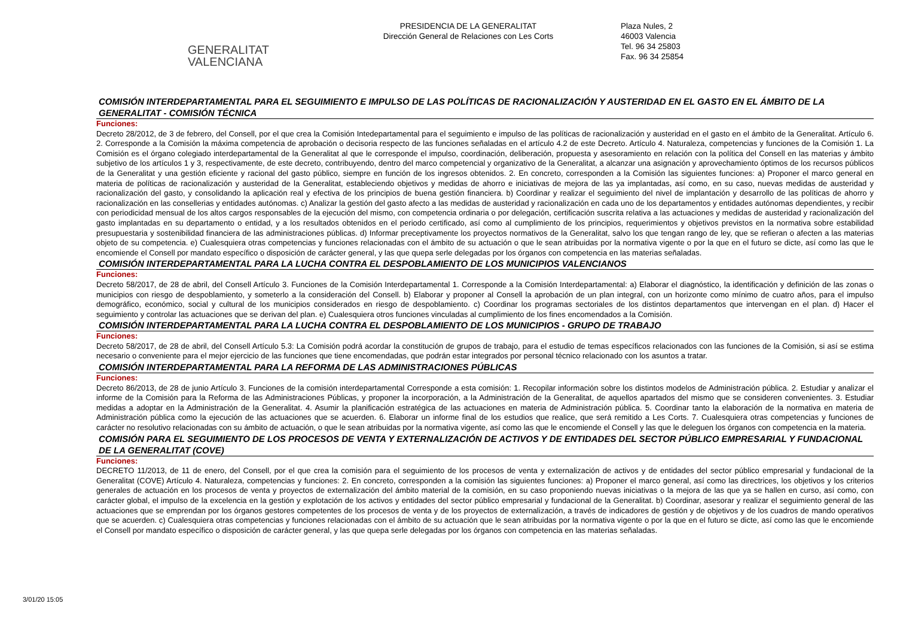GENERALITAT
VALENCIANA
PRESIDENCIA DE LA GENERALITAT
Dirección General de Relaciones con Les Corts
Plaza Nules, 2
46003 Valencia
Tel. 96 34 25803
Fax. 96 34 25854
COMISIÓN INTERDEPARTAMENTAL PARA EL SEGUIMIENTO E IMPULSO DE LAS POLÍTICAS DE RACIONALIZACIÓN Y AUSTERIDAD EN EL GASTO EN EL ÁMBITO DE LA GENERALITAT - COMISIÓN TÉCNICA
Funciones:
Decreto 28/2012, de 3 de febrero, del Consell, por el que crea la Comisión Intedepartamental para el seguimiento e impulso de las políticas de racionalización y austeridad en el gasto en el ámbito de la Generalitat. Artículo 6. 2. Corresponde a la Comisión la máxima competencia de aprobación o decisoria respecto de las funciones señaladas en el artículo 4.2 de este Decreto. Artículo 4. Naturaleza, competencias y funciones de la Comisión 1. La Comisión es el órgano colegiado interdepartamental de la Generalitat al que le corresponde el impulso, coordinación, deliberación, propuesta y asesoramiento en relación con la política del Consell en las materias y ámbito subjetivo de los artículos 1 y 3, respectivamente, de este decreto, contribuyendo, dentro del marco competencial y organizativo de la Generalitat, a alcanzar una asignación y aprovechamiento óptimos de los recursos públicos de la Generalitat y una gestión eficiente y racional del gasto público, siempre en función de los ingresos obtenidos. 2. En concreto, corresponden a la Comisión las siguientes funciones: a) Proponer el marco general en materia de políticas de racionalización y austeridad de la Generalitat, estableciendo objetivos y medidas de ahorro e iniciativas de mejora de las ya implantadas, así como, en su caso, nuevas medidas de austeridad y racionalización del gasto, y consolidando la aplicación real y efectiva de los principios de buena gestión financiera. b) Coordinar y realizar el seguimiento del nivel de implantación y desarrollo de las políticas de ahorro y racionalización en las consellerias y entidades autónomas. c) Analizar la gestión del gasto afecto a las medidas de austeridad y racionalización en cada uno de los departamentos y entidades autónomas dependientes, y recibir con periodicidad mensual de los altos cargos responsables de la ejecución del mismo, con competencia ordinaria o por delegación, certificación suscrita relativa a las actuaciones y medidas de austeridad y racionalización del gasto implantadas en su departamento o entidad, y a los resultados obtenidos en el periodo certificado, así como al cumplimiento de los principios, requerimientos y objetivos previstos en la normativa sobre estabilidad presupuestaria y sostenibilidad financiera de las administraciones públicas. d) Informar preceptivamente los proyectos normativos de la Generalitat, salvo los que tengan rango de ley, que se refieran o afecten a las materias objeto de su competencia. e) Cualesquiera otras competencias y funciones relacionadas con el ámbito de su actuación o que le sean atribuidas por la normativa vigente o por la que en el futuro se dicte, así como las que le encomiende el Consell por mandato específico o disposición de carácter general, y las que quepa serle delegadas por los órganos con competencia en las materias señaladas.
COMISIÓN INTERDEPARTAMENTAL PARA LA LUCHA CONTRA EL DESPOBLAMIENTO DE LOS MUNICIPIOS VALENCIANOS
Funciones:
Decreto 58/2017, de 28 de abril, del Consell Artículo 3. Funciones de la Comisión Interdepartamental 1. Corresponde a la Comisión Interdepartamental: a) Elaborar el diagnóstico, la identificación y definición de las zonas o municipios con riesgo de despoblamiento, y someterlo a la consideración del Consell. b) Elaborar y proponer al Consell la aprobación de un plan integral, con un horizonte como mínimo de cuatro años, para el impulso demográfico, económico, social y cultural de los municipios considerados en riesgo de despoblamiento. c) Coordinar los programas sectoriales de los distintos departamentos que intervengan en el plan. d) Hacer el seguimiento y controlar las actuaciones que se derivan del plan. e) Cualesquiera otros funciones vinculadas al cumplimiento de los fines encomendados a la Comisión.
COMISIÓN INTERDEPARTAMENTAL PARA LA LUCHA CONTRA EL DESPOBLAMIENTO DE LOS MUNICIPIOS - GRUPO DE TRABAJO
Funciones:
Decreto 58/2017, de 28 de abril, del Consell Artículo 5.3: La Comisión podrá acordar la constitución de grupos de trabajo, para el estudio de temas específicos relacionados con las funciones de la Comisión, si así se estima necesario o conveniente para el mejor ejercicio de las funciones que tiene encomendadas, que podrán estar integrados por personal técnico relacionado con los asuntos a tratar.
COMISIÓN INTERDEPARTAMENTAL PARA LA REFORMA DE LAS ADMINISTRACIONES PÚBLICAS
Funciones:
Decreto 86/2013, de 28 de junio Artículo 3. Funciones de la comisión interdepartamental Corresponde a esta comisión: 1. Recopilar información sobre los distintos modelos de Administración pública. 2. Estudiar y analizar el informe de la Comisión para la Reforma de las Administraciones Públicas, y proponer la incorporación, a la Administración de la Generalitat, de aquellos apartados del mismo que se consideren convenientes. 3. Estudiar medidas a adoptar en la Administración de la Generalitat. 4. Asumir la planificación estratégica de las actuaciones en materia de Administración pública. 5. Coordinar tanto la elaboración de la normativa en materia de Administración pública como la ejecución de las actuaciones que se acuerden. 6. Elaborar un informe final de los estudios que realice, que será remitido a Les Corts. 7. Cualesquiera otras competencias y funciones de carácter no resolutivo relacionadas con su ámbito de actuación, o que le sean atribuidas por la normativa vigente, así como las que le encomiende el Consell y las que le deleguen los órganos con competencia en la materia.
COMISIÓN PARA EL SEGUIMIENTO DE LOS PROCESOS DE VENTA Y EXTERNALIZACIÓN DE ACTIVOS Y DE ENTIDADES DEL SECTOR PÚBLICO EMPRESARIAL Y FUNDACIONAL DE LA GENERALITAT (COVE)
Funciones:
DECRETO 11/2013, de 11 de enero, del Consell, por el que crea la comisión para el seguimiento de los procesos de venta y externalización de activos y de entidades del sector público empresarial y fundacional de la Generalitat (COVE) Artículo 4. Naturaleza, competencias y funciones: 2. En concreto, corresponden a la comisión las siguientes funciones: a) Proponer el marco general, así como las directrices, los objetivos y los criterios generales de actuación en los procesos de venta y proyectos de externalización del ámbito material de la comisión, en su caso proponiendo nuevas iniciativas o la mejora de las que ya se hallen en curso, así como, con carácter global, el impulso de la excelencia en la gestión y explotación de los activos y entidades del sector público empresarial y fundacional de la Generalitat. b) Coordinar, asesorar y realizar el seguimiento general de las actuaciones que se emprendan por los órganos gestores competentes de los procesos de venta y de los proyectos de externalización, a través de indicadores de gestión y de objetivos y de los cuadros de mando operativos que se acuerden. c) Cualesquiera otras competencias y funciones relacionadas con el ámbito de su actuación que le sean atribuidas por la normativa vigente o por la que en el futuro se dicte, así como las que le encomiende el Consell por mandato específico o disposición de carácter general, y las que quepa serle delegadas por los órganos con competencia en las materias señaladas.
3/01/20 15:05